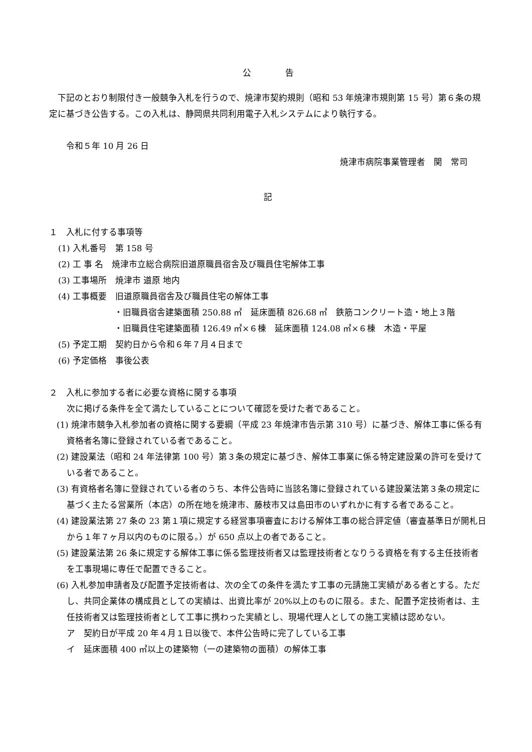公　　　　告
下記のとおり制限付き一般競争入札を行うので、焼津市契約規則（昭和 53 年焼津市規則第 15 号）第６条の規定に基づき公告する。この入札は、静岡県共同利用電子入札システムにより執行する。
令和５年 10 月 26 日
焼津市病院事業管理者　関　常司
記
１　入札に付する事項等
(1) 入札番号　第 158 号
(2) 工 事 名　焼津市立総合病院旧道原職員宿舎及び職員住宅解体工事
(3) 工事場所　焼津市 道原 地内
(4) 工事概要　旧道原職員宿舎及び職員住宅の解体工事
・旧職員宿舎建築面積 250.88 ㎡　延床面積 826.68 ㎡　鉄筋コンクリート造・地上３階
・旧職員住宅建築面積 126.49 ㎡×６棟　延床面積 124.08 ㎡×６棟　木造・平屋
(5) 予定工期　契約日から令和６年７月４日まで
(6) 予定価格　事後公表
２　入札に参加する者に必要な資格に関する事項
次に掲げる条件を全て満たしていることについて確認を受けた者であること。
(1) 焼津市競争入札参加者の資格に関する要綱（平成 23 年焼津市告示第 310 号）に基づき、解体工事に係る有資格者名簿に登録されている者であること。
(2) 建設業法（昭和 24 年法律第 100 号）第３条の規定に基づき、解体工事業に係る特定建設業の許可を受けている者であること。
(3) 有資格者名簿に登録されている者のうち、本件公告時に当該名簿に登録されている建設業法第３条の規定に基づく主たる営業所（本店）の所在地を焼津市、藤枝市又は島田市のいずれかに有する者であること。
(4) 建設業法第 27 条の 23 第１項に規定する経営事項審査における解体工事の総合評定値（審査基準日が開札日から１年７ヶ月以内のものに限る。）が 650 点以上の者であること。
(5) 建設業法第 26 条に規定する解体工事に係る監理技術者又は監理技術者となりうる資格を有する主任技術者を工事現場に専任で配置できること。
(6) 入札参加申請者及び配置予定技術者は、次の全ての条件を満たす工事の元請施工実績がある者とする。ただし、共同企業体の構成員としての実績は、出資比率が 20%以上のものに限る。また、配置予定技術者は、主任技術者又は監理技術者として工事に携わった実績とし、現場代理人としての施工実績は認めない。
ア　契約日が平成 20 年４月１日以後で、本件公告時に完了している工事
イ　延床面積 400 ㎡以上の建築物（一の建築物の面積）の解体工事